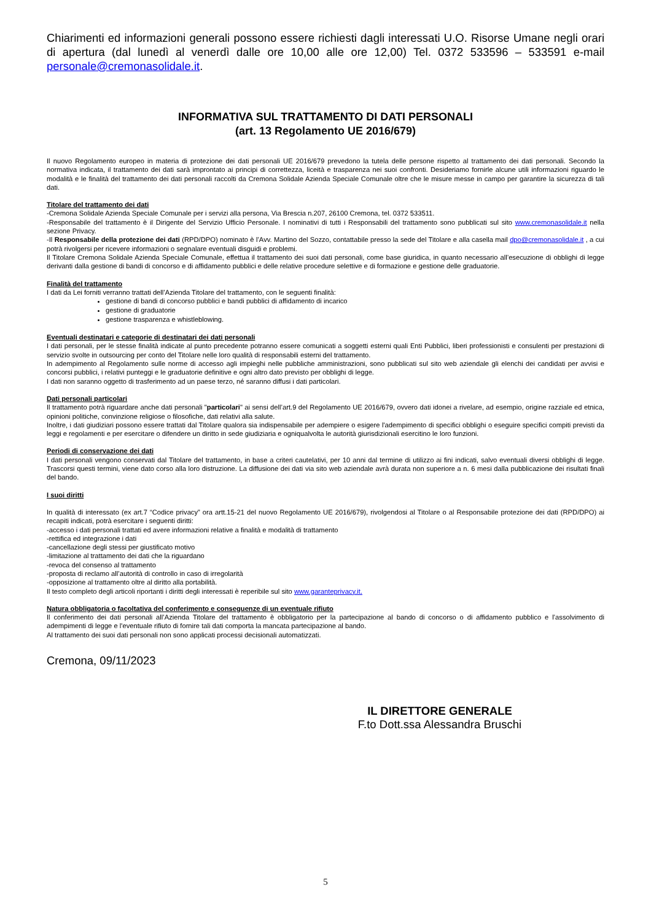Chiarimenti ed informazioni generali possono essere richiesti dagli interessati U.O. Risorse Umane negli orari di apertura (dal lunedì al venerdì dalle ore 10,00 alle ore 12,00) Tel. 0372 533596 – 533591 e-mail personale@cremonasolidale.it.
INFORMATIVA SUL TRATTAMENTO DI DATI PERSONALI
(art. 13 Regolamento UE 2016/679)
Il nuovo Regolamento europeo in materia di protezione dei dati personali UE 2016/679 prevedono la tutela delle persone rispetto al trattamento dei dati personali. Secondo la normativa indicata, il trattamento dei dati sarà improntato ai principi di correttezza, liceità e trasparenza nei suoi confronti. Desideriamo fornirle alcune utili informazioni riguardo le modalità e le finalità del trattamento dei dati personali raccolti da Cremona Solidale Azienda Speciale Comunale oltre che le misure messe in campo per garantire la sicurezza di tali dati.
Titolare del trattamento dei dati
-Cremona Solidale Azienda Speciale Comunale per i servizi alla persona, Via Brescia n.207, 26100 Cremona, tel. 0372 533511.
-Responsabile del trattamento è il Dirigente del Servizio Ufficio Personale. I nominativi di tutti i Responsabili del trattamento sono pubblicati sul sito www.cremonasolidale.it nella sezione Privacy.
-Il Responsabile della protezione dei dati (RPD/DPO) nominato è l’Avv. Martino del Sozzo, contattabile presso la sede del Titolare e alla casella mail dpo@cremonasolidale.it , a cui potrà rivolgersi per ricevere informazioni o segnalare eventuali disguidi e problemi.
Il Titolare Cremona Solidale Azienda Speciale Comunale, effettua il trattamento dei suoi dati personali, come base giuridica, in quanto necessario all’esecuzione di obblighi di legge derivanti dalla gestione di bandi di concorso e di affidamento pubblici e delle relative procedure selettive e di formazione e gestione delle graduatorie.
Finalità del trattamento
I dati da Lei forniti verranno trattati dell’Azienda Titolare del trattamento, con le seguenti finalità:
gestione di bandi di concorso pubblici e bandi pubblici di affidamento di incarico
gestione di graduatorie
gestione trasparenza e whistleblowing.
Eventuali destinatari e categorie di destinatari dei dati personali
I dati personali, per le stesse finalità indicate al punto precedente potranno essere comunicati a soggetti esterni quali Enti Pubblici, liberi professionisti e consulenti per prestazioni di servizio svolte in outsourcing per conto del Titolare nelle loro qualità di responsabili esterni del trattamento.
In adempimento al Regolamento sulle norme di accesso agli impieghi nelle pubbliche amministrazioni, sono pubblicati sul sito web aziendale gli elenchi dei candidati per avvisi e concorsi pubblici, i relativi punteggi e le graduatorie definitive e ogni altro dato previsto per obblighi di legge.
I dati non saranno oggetto di trasferimento ad un paese terzo, né saranno diffusi i dati particolari.
Dati personali particolari
Il trattamento potrà riguardare anche dati personali "particolari" ai sensi dell’art.9 del Regolamento UE 2016/679, ovvero dati idonei a rivelare, ad esempio, origine razziale ed etnica, opinioni politiche, convinzione religiose o filosofiche, dati relativi alla salute.
Inoltre, i dati giudiziari possono essere trattati dal Titolare qualora sia indispensabile per adempiere o esigere l'adempimento di specifici obblighi o eseguire specifici compiti previsti da leggi e regolamenti e per esercitare o difendere un diritto in sede giudiziaria e ogniqualvolta le autorità giurisdizionali esercitino le loro funzioni.
Periodi di conservazione dei dati
I dati personali vengono conservati dal Titolare del trattamento, in base a criteri cautelativi, per 10 anni dal termine di utilizzo ai fini indicati, salvo eventuali diversi obblighi di legge. Trascorsi questi termini, viene dato corso alla loro distruzione. La diffusione dei dati via sito web aziendale avrà durata non superiore a n. 6 mesi dalla pubblicazione dei risultati finali del bando.
I suoi diritti
In qualità di interessato (ex art.7 “Codice privacy” ora artt.15-21 del nuovo Regolamento UE 2016/679), rivolgendosi al Titolare o al Responsabile protezione dei dati (RPD/DPO) ai recapiti indicati, potrà esercitare i seguenti diritti:
-accesso i dati personali trattati ed avere informazioni relative a finalità e modalità di trattamento
-rettifica ed integrazione i dati
-cancellazione degli stessi per giustificato motivo
-limitazione al trattamento dei dati che la riguardano
-revoca del consenso al trattamento
-proposta di reclamo all’autorità di controllo in caso di irregolarità
-opposizione al trattamento oltre al diritto alla portabilità.
Il testo completo degli articoli riportanti i diritti degli interessati è reperibile sul sito www.garanteprivacy.it.
Natura obbligatoria o facoltativa del conferimento e conseguenze di un eventuale rifiuto
Il conferimento dei dati personali all’Azienda Titolare del trattamento è obbligatorio per la partecipazione al bando di concorso o di affidamento pubblico e l’assolvimento di adempimenti di legge e l'eventuale rifiuto di fornire tali dati comporta la mancata partecipazione al bando.
Al trattamento dei suoi dati personali non sono applicati processi decisionali automatizzati.
Cremona, 09/11/2023
IL DIRETTORE GENERALE
F.to Dott.ssa Alessandra Bruschi
5